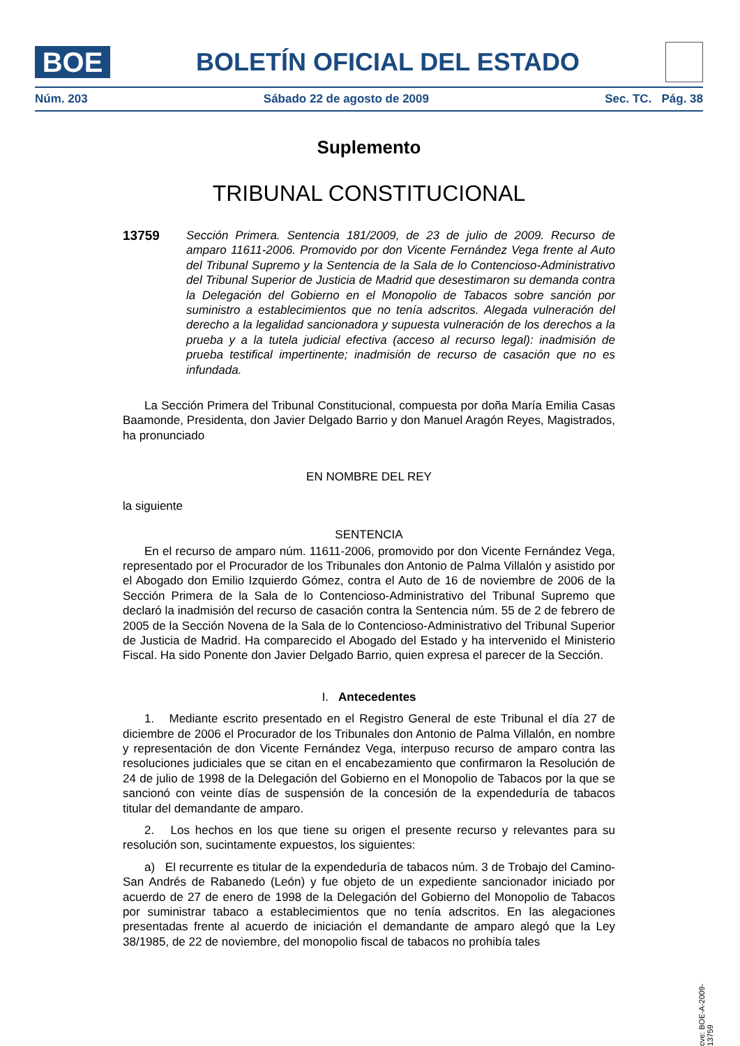BOE
BOLETÍN OFICIAL DEL ESTADO
Núm. 203 Sábado 22 de agosto de 2009 Sec. TC. Pág. 38
Suplemento
TRIBUNAL CONSTITUCIONAL
13759 Sección Primera. Sentencia 181/2009, de 23 de julio de 2009. Recurso de amparo 11611-2006. Promovido por don Vicente Fernández Vega frente al Auto del Tribunal Supremo y la Sentencia de la Sala de lo Contencioso-Administrativo del Tribunal Superior de Justicia de Madrid que desestimaron su demanda contra la Delegación del Gobierno en el Monopolio de Tabacos sobre sanción por suministro a establecimientos que no tenía adscritos. Alegada vulneración del derecho a la legalidad sancionadora y supuesta vulneración de los derechos a la prueba y a la tutela judicial efectiva (acceso al recurso legal): inadmisión de prueba testifical impertinente; inadmisión de recurso de casación que no es infundada.
La Sección Primera del Tribunal Constitucional, compuesta por doña María Emilia Casas Baamonde, Presidenta, don Javier Delgado Barrio y don Manuel Aragón Reyes, Magistrados, ha pronunciado
EN NOMBRE DEL REY
la siguiente
SENTENCIA
En el recurso de amparo núm. 11611-2006, promovido por don Vicente Fernández Vega, representado por el Procurador de los Tribunales don Antonio de Palma Villalón y asistido por el Abogado don Emilio Izquierdo Gómez, contra el Auto de 16 de noviembre de 2006 de la Sección Primera de la Sala de lo Contencioso-Administrativo del Tribunal Supremo que declaró la inadmisión del recurso de casación contra la Sentencia núm. 55 de 2 de febrero de 2005 de la Sección Novena de la Sala de lo Contencioso-Administrativo del Tribunal Superior de Justicia de Madrid. Ha comparecido el Abogado del Estado y ha intervenido el Ministerio Fiscal. Ha sido Ponente don Javier Delgado Barrio, quien expresa el parecer de la Sección.
I. Antecedentes
1. Mediante escrito presentado en el Registro General de este Tribunal el día 27 de diciembre de 2006 el Procurador de los Tribunales don Antonio de Palma Villalón, en nombre y representación de don Vicente Fernández Vega, interpuso recurso de amparo contra las resoluciones judiciales que se citan en el encabezamiento que confirmaron la Resolución de 24 de julio de 1998 de la Delegación del Gobierno en el Monopolio de Tabacos por la que se sancionó con veinte días de suspensión de la concesión de la expendeduría de tabacos titular del demandante de amparo.
2. Los hechos en los que tiene su origen el presente recurso y relevantes para su resolución son, sucintamente expuestos, los siguientes:
a) El recurrente es titular de la expendeduría de tabacos núm. 3 de Trobajo del Camino-San Andrés de Rabanedo (León) y fue objeto de un expediente sancionador iniciado por acuerdo de 27 de enero de 1998 de la Delegación del Gobierno del Monopolio de Tabacos por suministrar tabaco a establecimientos que no tenía adscritos. En las alegaciones presentadas frente al acuerdo de iniciación el demandante de amparo alegó que la Ley 38/1985, de 22 de noviembre, del monopolio fiscal de tabacos no prohibía tales
cve: BOE-A-2009-13759